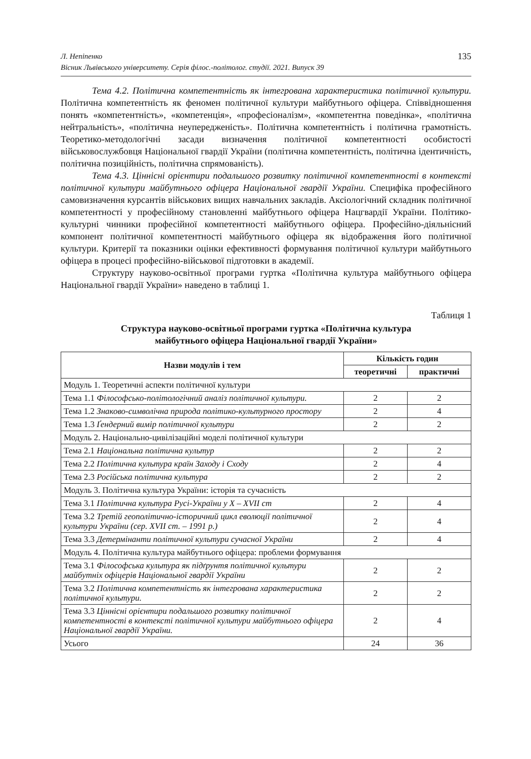Л. Непіпенко
Вісник Львівського університету. Серія філос.-політолог. студії. 2021. Випуск 39
135
Тема 4.2. Політична компетентність як інтегрована характеристика політичної культури. Політична компетентність як феномен політичної культури майбутнього офіцера. Співвідношення понять «компетентність», «компетенція», «професіоналізм», «компетентна поведінка», «політична нейтральність», «політична неупередженість». Політична компетентність і політична грамотність. Теоретико-методологічні засади визначення політичної компетентності особистості військовослужбовця Національної гвардії України (політична компетентність, політична ідентичність, політична позиційність, політична спрямованість).
Тема 4.3. Ціннісні орієнтири подальшого розвитку політичної компетентності в контексті політичної культури майбутнього офіцера Національної гвардії України. Специфіка професійного самовизначення курсантів військових вищих навчальних закладів. Аксіологічний складник політичної компетентності у професійному становленні майбутнього офіцера Нацгвардії України. Політико-культурні чинники професійної компетентності майбутнього офіцера. Професійно-діяльнісний компонент політичної компетентності майбутнього офіцера як відображення його політичної культури. Критерії та показники оцінки ефективності формування політичної культури майбутнього офіцера в процесі професійно-військової підготовки в академії.
Структуру науково-освітньої програми гуртка «Політична культура майбутнього офіцера Національної гвардії України» наведено в таблиці 1.
Таблиця 1
Структура науково-освітньої програми гуртка «Політична культура
майбутнього офіцера Національної гвардії України»
| Назви модулів і тем | Кількість годин | |
| --- | --- | --- |
| | теоретичні | практичні |
| Модуль 1. Теоретичні аспекти політичної культури | | |
| Тема 1.1 Філософсько-політологічний аналіз політичної культури. | 2 | 2 |
| Тема 1.2 Знаково-символічна природа політико-культурного простору | 2 | 4 |
| Тема 1.3 Ґендерний вимір політичної культури | 2 | 2 |
| Модуль 2. Національно-цивілізаційні моделі політичної культури | | |
| Тема 2.1 Національна політична культур | 2 | 2 |
| Тема 2.2 Політична культура країн Заходу і Сходу | 2 | 4 |
| Тема 2.3 Російська політична культура | 2 | 2 |
| Модуль 3. Політична культура України: історія та сучасність | | |
| Тема 3.1 Політична культура Русі-України у X – XVII ст | 2 | 4 |
| Тема 3.2 Третій геополітично-історичний цикл еволюції політичної культури України (сер. XVII ст. – 1991 р.) | 2 | 4 |
| Тема 3.3 Детермінанти політичної культури сучасної України | 2 | 4 |
| Модуль 4. Політична культура майбутнього офіцера: проблеми формування | | |
| Тема 3.1 Філософська культура як підґрунтя політичної культури майбутніх офіцерів Національної гвардії України | 2 | 2 |
| Тема 3.2 Політична компетентність як інтегрована характеристика політичної культури. | 2 | 2 |
| Тема 3.3 Ціннісні орієнтири подальшого розвитку політичної компетентності в контексті політичної культури майбутнього офіцера Національної гвардії України. | 2 | 4 |
| Усього | 24 | 36 |